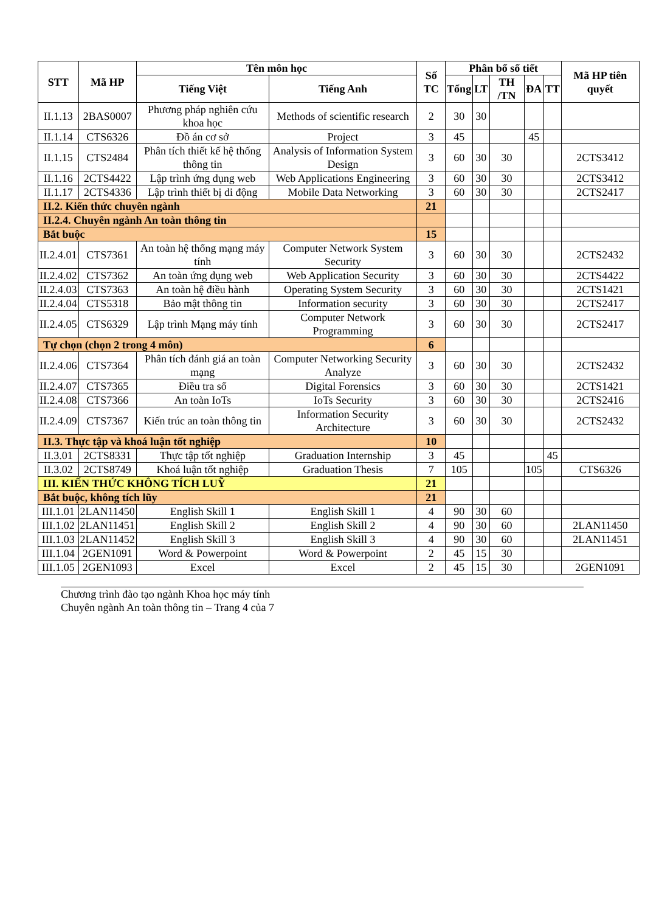| STT | Mã HP | Tên môn học | | Số TC | Phân bổ số tiết | | | | | Mã HP tiên quyết |
| --- | --- | --- | --- | --- | --- | --- | --- | --- | --- | --- |
| | | Tiếng Việt | Tiếng Anh | | Tổng | LT | TH /TN | ĐA | TT | |
| II.1.13 | 2BAS0007 | Phương pháp nghiên cứu khoa học | Methods of scientific research | 2 | 30 | 30 | | | | |
| II.1.14 | CTS6326 | Đồ án cơ sở | Project | 3 | 45 | | | 45 | | |
| II.1.15 | CTS2484 | Phân tích thiết kế hệ thống thông tin | Analysis of Information System Design | 3 | 60 | 30 | 30 | | | 2CTS3412 |
| II.1.16 | 2CTS4422 | Lập trình ứng dụng web | Web Applications Engineering | 3 | 60 | 30 | 30 | | | 2CTS3412 |
| II.1.17 | 2CTS4336 | Lập trình thiết bị di động | Mobile Data Networking | 3 | 60 | 30 | 30 | | | 2CTS2417 |
| II.2. Kiến thức chuyên ngành | | | | 21 | | | | | | |
| II.2.4. Chuyên ngành An toàn thông tin | | | | | | | | | | |
| Bắt buộc | | | | 15 | | | | | | |
| II.2.4.01 | CTS7361 | An toàn hệ thống mạng máy tính | Computer Network System Security | 3 | 60 | 30 | 30 | | | 2CTS2432 |
| II.2.4.02 | CTS7362 | An toàn ứng dụng web | Web Application Security | 3 | 60 | 30 | 30 | | | 2CTS4422 |
| II.2.4.03 | CTS7363 | An toàn hệ điều hành | Operating System Security | 3 | 60 | 30 | 30 | | | 2CTS1421 |
| II.2.4.04 | CTS5318 | Bảo mật thông tin | Information security | 3 | 60 | 30 | 30 | | | 2CTS2417 |
| II.2.4.05 | CTS6329 | Lập trình Mạng máy tính | Computer Network Programming | 3 | 60 | 30 | 30 | | | 2CTS2417 |
| Tự chọn (chọn 2 trong 4 môn) | | | | 6 | | | | | | |
| II.2.4.06 | CTS7364 | Phân tích đánh giá an toàn mạng | Computer Networking Security Analyze | 3 | 60 | 30 | 30 | | | 2CTS2432 |
| II.2.4.07 | CTS7365 | Điều tra số | Digital Forensics | 3 | 60 | 30 | 30 | | | 2CTS1421 |
| II.2.4.08 | CTS7366 | An toàn IoTs | IoTs Security | 3 | 60 | 30 | 30 | | | 2CTS2416 |
| II.2.4.09 | CTS7367 | Kiến trúc an toàn thông tin | Information Security Architecture | 3 | 60 | 30 | 30 | | | 2CTS2432 |
| II.3. Thực tập và khoá luận tốt nghiệp | | | | 10 | | | | | | |
| II.3.01 | 2CTS8331 | Thực tập tốt nghiệp | Graduation Internship | 3 | 45 | | | | 45 | |
| II.3.02 | 2CTS8749 | Khoá luận tốt nghiệp | Graduation Thesis | 7 | 105 | | | 105 | | CTS6326 |
| III. KIẾN THỨC KHÔNG TÍCH LUỸ | | | | 21 | | | | | | |
| Bắt buộc, không tích lũy | | | | 21 | | | | | | |
| III.1.01 | 2LAN11450 | English Skill 1 | English Skill 1 | 4 | 90 | 30 | 60 | | | |
| III.1.02 | 2LAN11451 | English Skill 2 | English Skill 2 | 4 | 90 | 30 | 60 | | | 2LAN11450 |
| III.1.03 | 2LAN11452 | English Skill 3 | English Skill 3 | 4 | 90 | 30 | 60 | | | 2LAN11451 |
| III.1.04 | 2GEN1091 | Word & Powerpoint | Word & Powerpoint | 2 | 45 | 15 | 30 | | | |
| III.1.05 | 2GEN1093 | Excel | Excel | 2 | 45 | 15 | 30 | | | 2GEN1091 |
Chương trình đào tạo ngành Khoa học máy tính
Chuyên ngành An toàn thông tin – Trang 4 của 7